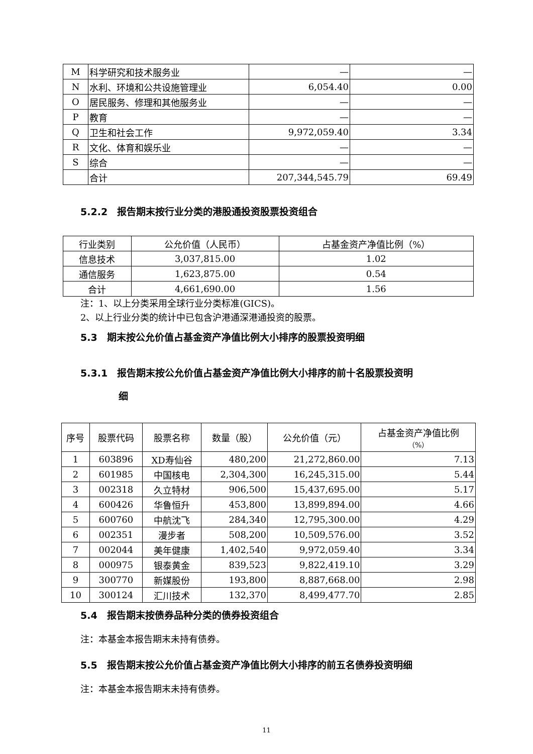| M | 科学研究和技术服务业 | — | — |
| N | 水利、环境和公共设施管理业 | 6,054.40 | 0.00 |
| O | 居民服务、修理和其他服务业 | — | — |
| P | 教育 | — | — |
| Q | 卫生和社会工作 | 9,972,059.40 | 3.34 |
| R | 文化、体育和娱乐业 | — | — |
| S | 综合 | — | — |
| | 合计 | 207,344,545.79 | 69.49 |
5.2.2　报告期末按行业分类的港股通投资股票投资组合
| 行业类别 | 公允价值（人民币） | 占基金资产净值比例（%） |
| 信息技术 | 3,037,815.00 | 1.02 |
| 通信服务 | 1,623,875.00 | 0.54 |
| 合计 | 4,661,690.00 | 1.56 |
注：1、以上分类采用全球行业分类标准(GICS)。
2、以上行业分类的统计中已包含沪港通深港通投资的股票。
5.3　期末按公允价值占基金资产净值比例大小排序的股票投资明细
5.3.1　报告期末按公允价值占基金资产净值比例大小排序的前十名股票投资明
　　　　细
| 序号 | 股票代码 | 股票名称 | 数量（股） | 公允价值（元） | 占基金资产净值比例 （%） |
| 1 | 603896 | XD寿仙谷 | 480,200 | 21,272,860.00 | 7.13 |
| 2 | 601985 | 中国核电 | 2,304,300 | 16,245,315.00 | 5.44 |
| 3 | 002318 | 久立特材 | 906,500 | 15,437,695.00 | 5.17 |
| 4 | 600426 | 华鲁恒升 | 453,800 | 13,899,894.00 | 4.66 |
| 5 | 600760 | 中航沈飞 | 284,340 | 12,795,300.00 | 4.29 |
| 6 | 002351 | 漫步者 | 508,200 | 10,509,576.00 | 3.52 |
| 7 | 002044 | 美年健康 | 1,402,540 | 9,972,059.40 | 3.34 |
| 8 | 000975 | 银泰黄金 | 839,523 | 9,822,419.10 | 3.29 |
| 9 | 300770 | 新媒股份 | 193,800 | 8,887,668.00 | 2.98 |
| 10 | 300124 | 汇川技术 | 132,370 | 8,499,477.70 | 2.85 |
5.4　报告期末按债券品种分类的债券投资组合
注：本基金本报告期末未持有债券。
5.5　报告期末按公允价值占基金资产净值比例大小排序的前五名债券投资明细
注：本基金本报告期末未持有债券。
11